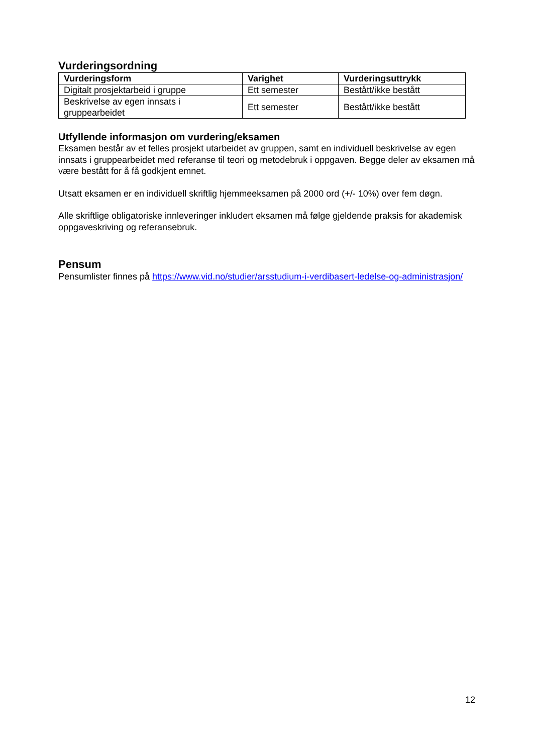Vurderingsordning
| Vurderingsform | Varighet | Vurderingsuttrykk |
| --- | --- | --- |
| Digitalt prosjektarbeid i gruppe | Ett semester | Bestått/ikke bestått |
| Beskrivelse av egen innsats i gruppearbeidet | Ett semester | Bestått/ikke bestått |
Utfyllende informasjon om vurdering/eksamen
Eksamen består av et felles prosjekt utarbeidet av gruppen, samt en individuell beskrivelse av egen innsats i gruppearbeidet med referanse til teori og metodebruk i oppgaven. Begge deler av eksamen må være bestått for å få godkjent emnet.
Utsatt eksamen er en individuell skriftlig hjemmeeksamen på 2000 ord (+/- 10%) over fem døgn.
Alle skriftlige obligatoriske innleveringer inkludert eksamen må følge gjeldende praksis for akademisk oppgaveskriving og referansebruk.
Pensum
Pensumlister finnes på https://www.vid.no/studier/arsstudium-i-verdibasert-ledelse-og-administrasjon/
12